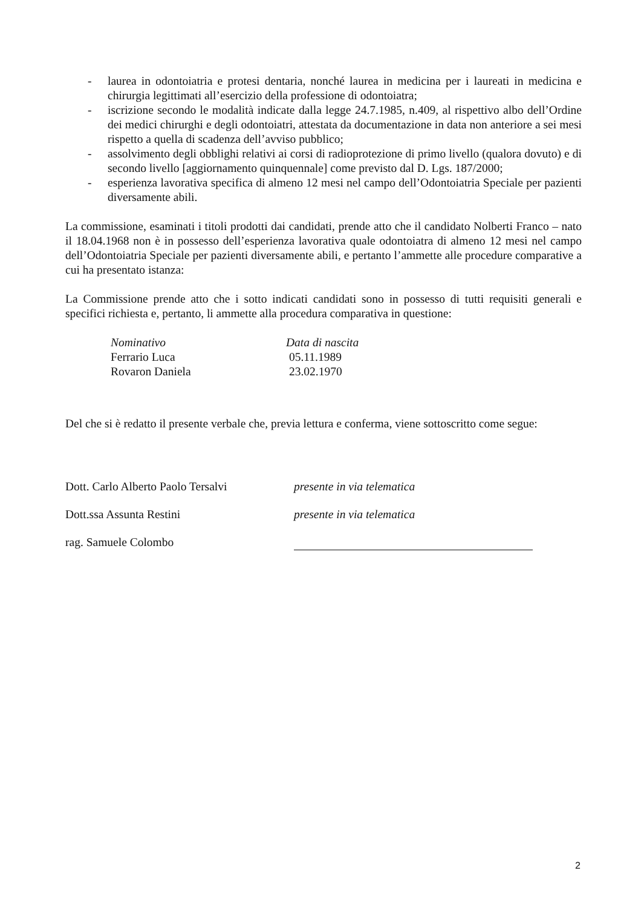- laurea in odontoiatria e protesi dentaria, nonché laurea in medicina per i laureati in medicina e chirurgia legittimati all’esercizio della professione di odontoiatra;
- iscrizione secondo le modalità indicate dalla legge 24.7.1985, n.409, al rispettivo albo dell’Ordine dei medici chirurghi e degli odontoiatri, attestata da documentazione in data non anteriore a sei mesi rispetto a quella di scadenza dell’avviso pubblico;
- assolvimento degli obblighi relativi ai corsi di radioprotezione di primo livello (qualora dovuto) e di secondo livello [aggiornamento quinquennale] come previsto dal D. Lgs. 187/2000;
- esperienza lavorativa specifica di almeno 12 mesi nel campo dell’Odontoiatria Speciale per pazienti diversamente abili.
La commissione, esaminati i titoli prodotti dai candidati, prende atto che il candidato Nolberti Franco – nato il 18.04.1968 non è in possesso dell’esperienza lavorativa quale odontoiatra di almeno 12 mesi nel campo dell’Odontoiatria Speciale per pazienti diversamente abili, e pertanto l’ammette alle procedure comparative a cui ha presentato istanza:
La Commissione prende atto che i sotto indicati candidati sono in possesso di tutti requisiti generali e specifici richiesta e, pertanto, li ammette alla procedura comparativa in questione:
| Nominativo | Data di nascita |
| Ferrario Luca | 05.11.1989 |
| Rovaron Daniela | 23.02.1970 |
Del che si è redatto il presente verbale che, previa lettura e conferma, viene sottoscritto come segue:
Dott. Carlo Alberto Paolo Tersalvi presente in via telematica
Dott.ssa Assunta Restini presente in via telematica
rag. Samuele Colombo
2